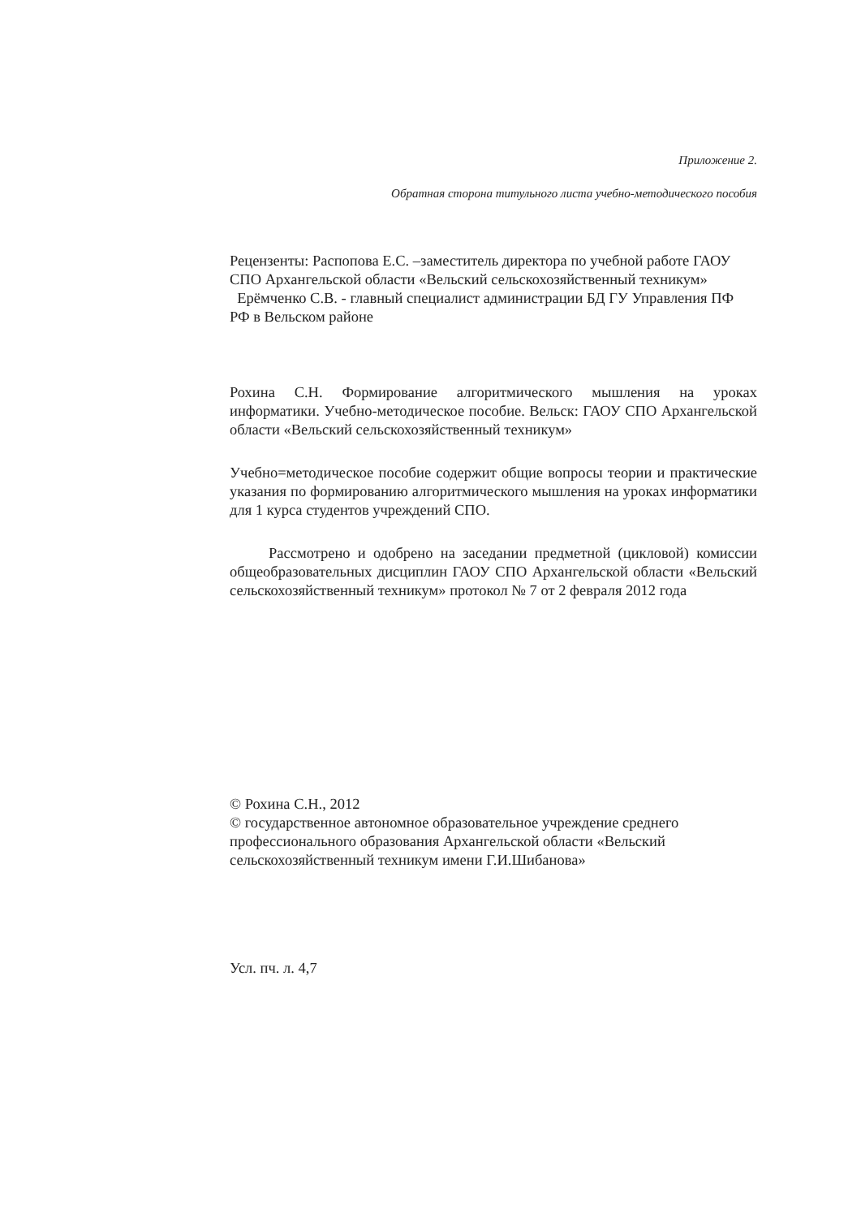Приложение 2.
Обратная сторона титульного листа учебно-методического пособия
Рецензенты: Распопова Е.С. –заместитель директора по учебной работе ГАОУ СПО Архангельской области «Вельский сельскохозяйственный техникум»
Ерёмченко С.В. - главный специалист администрации БД ГУ Управления ПФ РФ в Вельском районе
Рохина С.Н. Формирование алгоритмического мышления на уроках информатики. Учебно-методическое пособие. Вельск: ГАОУ СПО Архангельской области «Вельский сельскохозяйственный техникум»
Учебно=методическое пособие содержит общие вопросы теории и практические указания по формированию алгоритмического мышления на уроках информатики для 1 курса студентов учреждений СПО.
Рассмотрено и одобрено на заседании предметной (цикловой) комиссии общеобразовательных дисциплин ГАОУ СПО Архангельской области «Вельский сельскохозяйственный техникум» протокол № 7 от 2 февраля 2012 года
© Рохина С.Н., 2012
© государственное автономное образовательное учреждение среднего профессионального образования Архангельской области «Вельский сельскохозяйственный техникум имени Г.И.Шибанова»
Усл. пч. л. 4,7